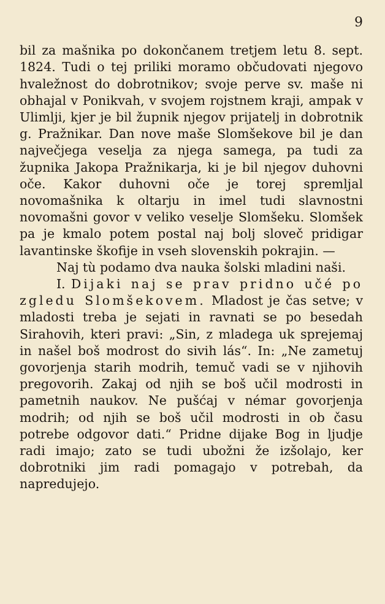9
bil za mašnika po dokončanem tretjem letu 8. sept. 1824. Tudi o tej priliki moramo občudovati njegovo hvaležnost do dobrotnikov; svoje perve sv. maše ni obhajal v Ponikvah, v svojem rojstnem kraji, ampak v Ulimlji, kjer je bil župnik njegov prijatelj in dobrotnik g. Pražnikar. Dan nove maše Slomšekove bil je dan največjega veselja za njega samega, pa tudi za župnika Jakopa Pražnikarja, ki je bil njegov duhovni oče. Kakor duhovni oče je torej spremljal novomašnika k oltarju in imel tudi slavnostni novomašni govor v veliko veselje Slomšeku. Slomšek pa je kmalo potem postal naj bolj sloveč pridigar lavantinske škofije in vseh slovenskih pokrajin. —
Naj tù podamo dva nauka šolski mladini naši.
I. Dijaki naj se prav pridno učé po zgledu Slomšekovem. Mladost je čas setve; v mladosti treba je sejati in ravnati se po besedah Sirahovih, kteri pravi: „Sin, z mladega uk sprejemaj in našel boš modrost do sivih lás“. In: „Ne zametuj govorjenja starih modrih, temuč vadi se v njihovih pregovorih. Zakaj od njih se boš učil modrosti in pametnih naukov. Ne pušćaj v némar govorjenja modrih; od njih se boš učil modrosti in ob času potrebe odgovor dati.“ Pridne dijake Bog in ljudje radi imajo; zato se tudi ubožni že izšolajo, ker dobrotniki jim radi pomagajo v potrebah, da napredujejo.